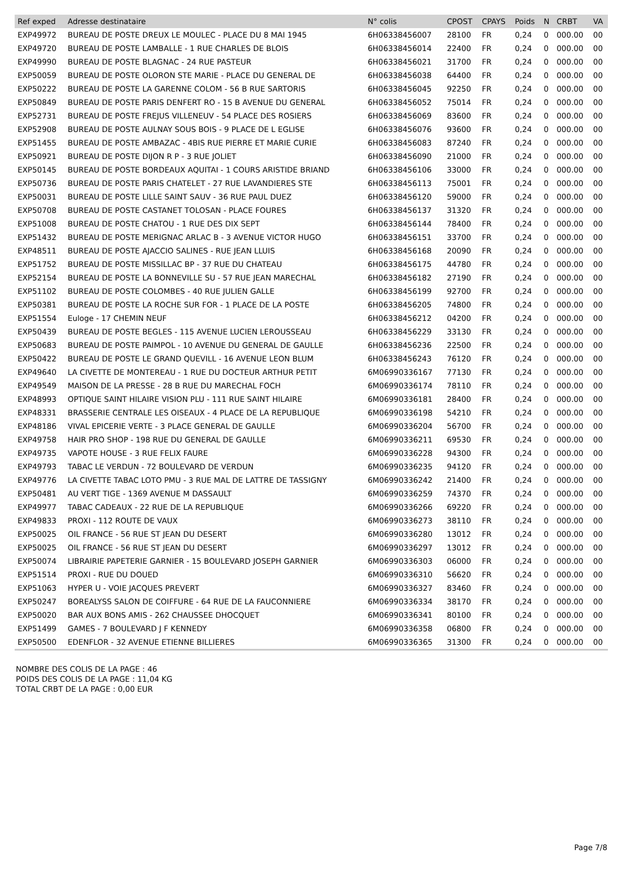| Ref exped | Adresse destinataire | N° colis | CPOST | CPAYS | Poids | N | CRBT | VA |
| --- | --- | --- | --- | --- | --- | --- | --- | --- |
| EXP49972 | BUREAU DE POSTE DREUX LE MOULEC - PLACE DU 8 MAI 1945 | 6H06338456007 | 28100 | FR | 0,24 | 0 | 000.00 | 00 |
| EXP49720 | BUREAU DE POSTE LAMBALLE - 1 RUE CHARLES DE BLOIS | 6H06338456014 | 22400 | FR | 0,24 | 0 | 000.00 | 00 |
| EXP49990 | BUREAU DE POSTE BLAGNAC - 24 RUE PASTEUR | 6H06338456021 | 31700 | FR | 0,24 | 0 | 000.00 | 00 |
| EXP50059 | BUREAU DE POSTE OLORON STE MARIE - PLACE DU GENERAL DE | 6H06338456038 | 64400 | FR | 0,24 | 0 | 000.00 | 00 |
| EXP50222 | BUREAU DE POSTE LA GARENNE COLOM - 56 B RUE SARTORIS | 6H06338456045 | 92250 | FR | 0,24 | 0 | 000.00 | 00 |
| EXP50849 | BUREAU DE POSTE PARIS DENFERT RO - 15 B AVENUE DU GENERAL | 6H06338456052 | 75014 | FR | 0,24 | 0 | 000.00 | 00 |
| EXP52731 | BUREAU DE POSTE FREJUS VILLENEUV - 54 PLACE DES ROSIERS | 6H06338456069 | 83600 | FR | 0,24 | 0 | 000.00 | 00 |
| EXP52908 | BUREAU DE POSTE AULNAY SOUS BOIS - 9 PLACE DE L EGLISE | 6H06338456076 | 93600 | FR | 0,24 | 0 | 000.00 | 00 |
| EXP51455 | BUREAU DE POSTE AMBAZAC - 4BIS RUE PIERRE ET MARIE CURIE | 6H06338456083 | 87240 | FR | 0,24 | 0 | 000.00 | 00 |
| EXP50921 | BUREAU DE POSTE DIJON R P - 3 RUE JOLIET | 6H06338456090 | 21000 | FR | 0,24 | 0 | 000.00 | 00 |
| EXP50145 | BUREAU DE POSTE BORDEAUX AQUITAI - 1 COURS ARISTIDE BRIAND | 6H06338456106 | 33000 | FR | 0,24 | 0 | 000.00 | 00 |
| EXP50736 | BUREAU DE POSTE PARIS CHATELET - 27 RUE LAVANDIERES STE | 6H06338456113 | 75001 | FR | 0,24 | 0 | 000.00 | 00 |
| EXP50031 | BUREAU DE POSTE LILLE SAINT SAUV - 36 RUE PAUL DUEZ | 6H06338456120 | 59000 | FR | 0,24 | 0 | 000.00 | 00 |
| EXP50708 | BUREAU DE POSTE CASTANET TOLOSAN - PLACE FOURES | 6H06338456137 | 31320 | FR | 0,24 | 0 | 000.00 | 00 |
| EXP51008 | BUREAU DE POSTE CHATOU - 1 RUE DES DIX SEPT | 6H06338456144 | 78400 | FR | 0,24 | 0 | 000.00 | 00 |
| EXP51432 | BUREAU DE POSTE MERIGNAC ARLAC B - 3 AVENUE VICTOR HUGO | 6H06338456151 | 33700 | FR | 0,24 | 0 | 000.00 | 00 |
| EXP48511 | BUREAU DE POSTE AJACCIO SALINES - RUE JEAN LLUIS | 6H06338456168 | 20090 | FR | 0,24 | 0 | 000.00 | 00 |
| EXP51752 | BUREAU DE POSTE MISSILLAC BP - 37 RUE DU CHATEAU | 6H06338456175 | 44780 | FR | 0,24 | 0 | 000.00 | 00 |
| EXP52154 | BUREAU DE POSTE LA BONNEVILLE SU - 57 RUE JEAN MARECHAL | 6H06338456182 | 27190 | FR | 0,24 | 0 | 000.00 | 00 |
| EXP51102 | BUREAU DE POSTE COLOMBES - 40 RUE JULIEN GALLE | 6H06338456199 | 92700 | FR | 0,24 | 0 | 000.00 | 00 |
| EXP50381 | BUREAU DE POSTE LA ROCHE SUR FOR - 1 PLACE DE LA POSTE | 6H06338456205 | 74800 | FR | 0,24 | 0 | 000.00 | 00 |
| EXP51554 | Euloge - 17 CHEMIN NEUF | 6H06338456212 | 04200 | FR | 0,24 | 0 | 000.00 | 00 |
| EXP50439 | BUREAU DE POSTE BEGLES - 115 AVENUE LUCIEN LEROUSSEAU | 6H06338456229 | 33130 | FR | 0,24 | 0 | 000.00 | 00 |
| EXP50683 | BUREAU DE POSTE PAIMPOL - 10 AVENUE DU GENERAL DE GAULLE | 6H06338456236 | 22500 | FR | 0,24 | 0 | 000.00 | 00 |
| EXP50422 | BUREAU DE POSTE LE GRAND QUEVILL - 16 AVENUE LEON BLUM | 6H06338456243 | 76120 | FR | 0,24 | 0 | 000.00 | 00 |
| EXP49640 | LA CIVETTE DE MONTEREAU - 1 RUE DU DOCTEUR ARTHUR PETIT | 6M06990336167 | 77130 | FR | 0,24 | 0 | 000.00 | 00 |
| EXP49549 | MAISON DE LA PRESSE - 28 B RUE DU MARECHAL FOCH | 6M06990336174 | 78110 | FR | 0,24 | 0 | 000.00 | 00 |
| EXP48993 | OPTIQUE SAINT HILAIRE VISION PLU - 111 RUE SAINT HILAIRE | 6M06990336181 | 28400 | FR | 0,24 | 0 | 000.00 | 00 |
| EXP48331 | BRASSERIE CENTRALE LES OISEAUX - 4 PLACE DE LA REPUBLIQUE | 6M06990336198 | 54210 | FR | 0,24 | 0 | 000.00 | 00 |
| EXP48186 | VIVAL EPICERIE VERTE - 3 PLACE GENERAL DE GAULLE | 6M06990336204 | 56700 | FR | 0,24 | 0 | 000.00 | 00 |
| EXP49758 | HAIR PRO SHOP - 198 RUE DU GENERAL DE GAULLE | 6M06990336211 | 69530 | FR | 0,24 | 0 | 000.00 | 00 |
| EXP49735 | VAPOTE HOUSE - 3 RUE FELIX FAURE | 6M06990336228 | 94300 | FR | 0,24 | 0 | 000.00 | 00 |
| EXP49793 | TABAC LE VERDUN - 72 BOULEVARD DE VERDUN | 6M06990336235 | 94120 | FR | 0,24 | 0 | 000.00 | 00 |
| EXP49776 | LA CIVETTE TABAC LOTO PMU - 3 RUE MAL DE LATTRE DE TASSIGNY | 6M06990336242 | 21400 | FR | 0,24 | 0 | 000.00 | 00 |
| EXP50481 | AU VERT TIGE - 1369 AVENUE M DASSAULT | 6M06990336259 | 74370 | FR | 0,24 | 0 | 000.00 | 00 |
| EXP49977 | TABAC CADEAUX - 22 RUE DE LA REPUBLIQUE | 6M06990336266 | 69220 | FR | 0,24 | 0 | 000.00 | 00 |
| EXP49833 | PROXI - 112 ROUTE DE VAUX | 6M06990336273 | 38110 | FR | 0,24 | 0 | 000.00 | 00 |
| EXP50025 | OIL FRANCE - 56 RUE ST JEAN DU DESERT | 6M06990336280 | 13012 | FR | 0,24 | 0 | 000.00 | 00 |
| EXP50025 | OIL FRANCE - 56 RUE ST JEAN DU DESERT | 6M06990336297 | 13012 | FR | 0,24 | 0 | 000.00 | 00 |
| EXP50074 | LIBRAIRIE PAPETERIE GARNIER - 15 BOULEVARD JOSEPH GARNIER | 6M06990336303 | 06000 | FR | 0,24 | 0 | 000.00 | 00 |
| EXP51514 | PROXI - RUE DU DOUED | 6M06990336310 | 56620 | FR | 0,24 | 0 | 000.00 | 00 |
| EXP51063 | HYPER U - VOIE JACQUES PREVERT | 6M06990336327 | 83460 | FR | 0,24 | 0 | 000.00 | 00 |
| EXP50247 | BOREALYSS SALON DE COIFFURE - 64 RUE DE LA FAUCONNIERE | 6M06990336334 | 38170 | FR | 0,24 | 0 | 000.00 | 00 |
| EXP50020 | BAR AUX BONS AMIS - 262 CHAUSSEE DHOCQUET | 6M06990336341 | 80100 | FR | 0,24 | 0 | 000.00 | 00 |
| EXP51499 | GAMES - 7 BOULEVARD J F KENNEDY | 6M06990336358 | 06800 | FR | 0,24 | 0 | 000.00 | 00 |
| EXP50500 | EDENFLOR - 32 AVENUE ETIENNE BILLIERES | 6M06990336365 | 31300 | FR | 0,24 | 0 | 000.00 | 00 |
NOMBRE DES COLIS DE LA PAGE : 46
POIDS DES COLIS DE LA PAGE : 11,04 KG
TOTAL CRBT DE LA PAGE : 0,00 EUR
Page 7/8